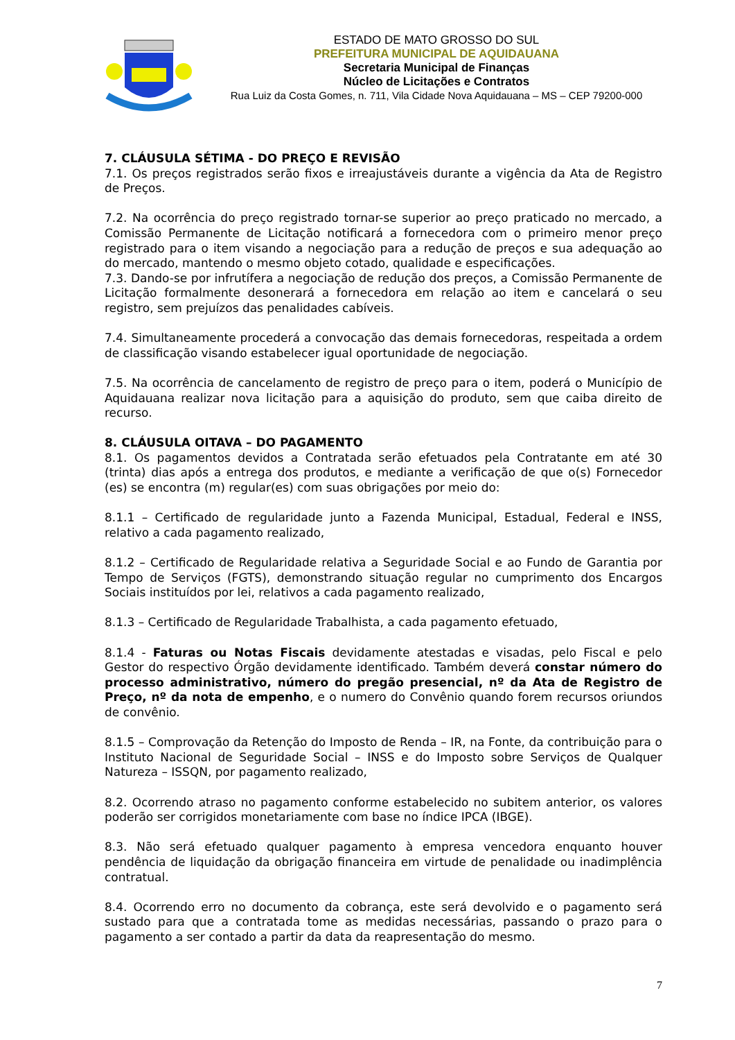ESTADO DE MATO GROSSO DO SUL
PREFEITURA MUNICIPAL DE AQUIDAUANA
Secretaria Municipal de Finanças
Núcleo de Licitações e Contratos
Rua Luiz da Costa Gomes, n. 711, Vila Cidade Nova Aquidauana – MS – CEP 79200-000
7. CLÁUSULA SÉTIMA - DO PREÇO E REVISÃO
7.1. Os preços registrados serão fixos e irreajustáveis durante a vigência da Ata de Registro de Preços.
7.2. Na ocorrência do preço registrado tornar-se superior ao preço praticado no mercado, a Comissão Permanente de Licitação notificará a fornecedora com o primeiro menor preço registrado para o item visando a negociação para a redução de preços e sua adequação ao do mercado, mantendo o mesmo objeto cotado, qualidade e especificações.
7.3. Dando-se por infrutífera a negociação de redução dos preços, a Comissão Permanente de Licitação formalmente desonerará a fornecedora em relação ao item e cancelará o seu registro, sem prejuízos das penalidades cabíveis.
7.4. Simultaneamente procederá a convocação das demais fornecedoras, respeitada a ordem de classificação visando estabelecer igual oportunidade de negociação.
7.5. Na ocorrência de cancelamento de registro de preço para o item, poderá o Município de Aquidauana realizar nova licitação para a aquisição do produto, sem que caiba direito de recurso.
8. CLÁUSULA OITAVA – DO PAGAMENTO
8.1. Os pagamentos devidos a Contratada serão efetuados pela Contratante em até 30 (trinta) dias após a entrega dos produtos, e mediante a verificação de que o(s) Fornecedor (es) se encontra (m) regular(es) com suas obrigações por meio do:
8.1.1 – Certificado de regularidade junto a Fazenda Municipal, Estadual, Federal e INSS, relativo a cada pagamento realizado,
8.1.2 – Certificado de Regularidade relativa a Seguridade Social e ao Fundo de Garantia por Tempo de Serviços (FGTS), demonstrando situação regular no cumprimento dos Encargos Sociais instituídos por lei, relativos a cada pagamento realizado,
8.1.3 – Certificado de Regularidade Trabalhista, a cada pagamento efetuado,
8.1.4 - Faturas ou Notas Fiscais devidamente atestadas e visadas, pelo Fiscal e pelo Gestor do respectivo Órgão devidamente identificado. Também deverá constar número do processo administrativo, número do pregão presencial, nº da Ata de Registro de Preço, nº da nota de empenho, e o numero do Convênio quando forem recursos oriundos de convênio.
8.1.5 – Comprovação da Retenção do Imposto de Renda – IR, na Fonte, da contribuição para o Instituto Nacional de Seguridade Social – INSS e do Imposto sobre Serviços de Qualquer Natureza – ISSQN, por pagamento realizado,
8.2. Ocorrendo atraso no pagamento conforme estabelecido no subitem anterior, os valores poderão ser corrigidos monetariamente com base no índice IPCA (IBGE).
8.3. Não será efetuado qualquer pagamento à empresa vencedora enquanto houver pendência de liquidação da obrigação financeira em virtude de penalidade ou inadimplência contratual.
8.4. Ocorrendo erro no documento da cobrança, este será devolvido e o pagamento será sustado para que a contratada tome as medidas necessárias, passando o prazo para o pagamento a ser contado a partir da data da reapresentação do mesmo.
7